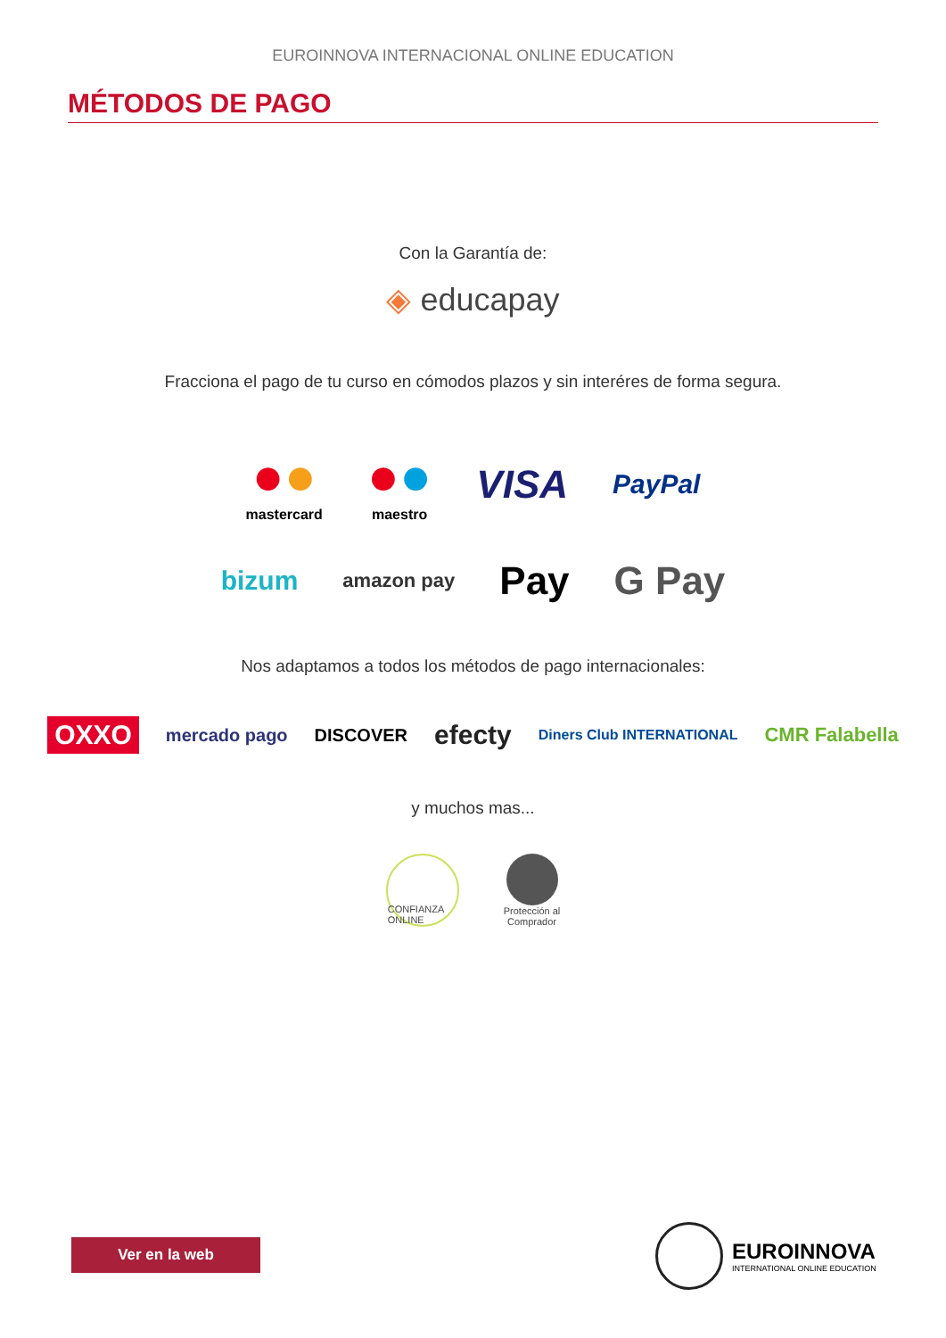EUROINNOVA INTERNACIONAL ONLINE EDUCATION
MÉTODOS DE PAGO
Con la Garantía de:
◈ educapay
Fracciona el pago de tu curso en cómodos plazos y sin interéres de forma segura.
●●
mastercard
●●
maestro
VISA
PayPal
bizum
amazon pay
Pay G Pay
Nos adaptamos a todos los métodos de pago internacionales:
OXXO
mercado pago DISCOVER
efecty
Diners Club INTERNATIONAL
CMR Falabella
y muchos mas...
CONFIANZA ONLINE
Protección al
Comprador
Ver en la web
EUROINNOVA
INTERNATIONAL ONLINE EDUCATION